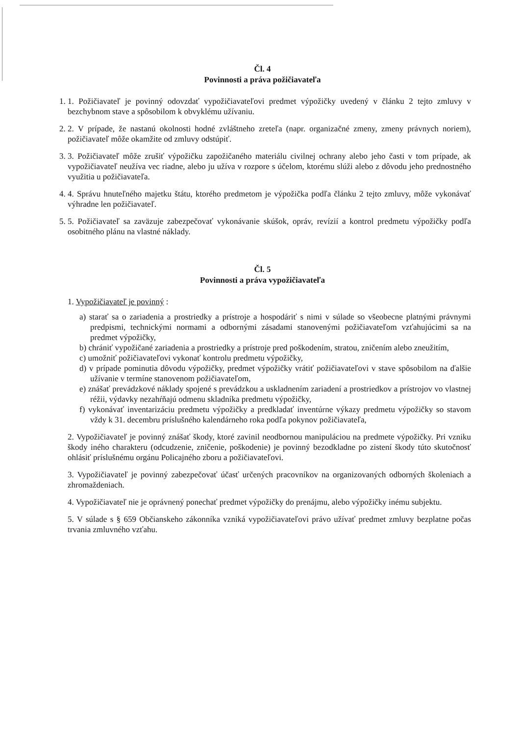Čl. 4
Povinnosti a práva požičiavateľa
1. 1. Požičiavateľ je povinný odovzdať vypožičiavateľovi predmet výpožičky uvedený v článku 2 tejto zmluvy v bezchybnom stave a spôsobilom k obvyklému užívaniu.
2. 2. V prípade, že nastanú okolnosti hodné zvláštneho zreteľa (napr. organizačné zmeny, zmeny právnych noriem), požičiavateľ môže okamžite od zmluvy odstúpiť.
3. 3. Požičiavateľ môže zrušiť výpožičku zapožičaného materiálu civilnej ochrany alebo jeho časti v tom prípade, ak vypožičiavateľ neužíva vec riadne, alebo ju užíva v rozpore s účelom, ktorému slúži alebo z dôvodu jeho prednostného využitia u požičiavateľa.
4. 4. Správu hnuteľného majetku štátu, ktorého predmetom je výpožička podľa článku 2 tejto zmluvy, môže vykonávať výhradne len požičiavateľ.
5. 5. Požičiavateľ sa zaväzuje zabezpečovať vykonávanie skúšok, opráv, revízií a kontrol predmetu výpožičky podľa osobitného plánu na vlastné náklady.
Čl. 5
Povinnosti a práva vypožičiavateľa
1. Vypožičiavateľ je povinný :
a) starať sa o zariadenia a prostriedky a prístroje a hospodáriť s nimi v súlade so všeobecne platnými právnymi predpismi, technickými normami a odbornými zásadami stanovenými požičiavateľom vzťahujúcimi sa na predmet výpožičky,
b) chrániť vypožičané zariadenia a prostriedky a prístroje pred poškodením, stratou, zničením alebo zneužitím,
c) umožniť požičiavateľovi vykonať kontrolu predmetu výpožičky,
d) v prípade pominutia dôvodu výpožičky, predmet výpožičky vrátiť požičiavateľovi v stave spôsobilom na ďalšie užívanie v termíne stanovenom požičiavateľom,
e) znášať prevádzkové náklady spojené s prevádzkou a uskladnením zariadení a prostriedkov a prístrojov vo vlastnej réžii, výdavky nezahŕňajú odmenu skladníka predmetu výpožičky,
f) vykonávať inventarizáciu predmetu výpožičky a predkladať inventúrne výkazy predmetu výpožičky so stavom vždy k 31. decembru príslušného kalendárneho roka podľa pokynov požičiavateľa,
2. Vypožičiavateľ je povinný znášať škody, ktoré zavinil neodbornou manipuláciou na predmete výpožičky. Pri vzniku škody iného charakteru (odcudzenie, zničenie, poškodenie) je povinný bezodkladne po zistení škody túto skutočnosť ohlásiť príslušnému orgánu Policajného zboru a požičiavateľovi.
3. Vypožičiavateľ je povinný zabezpečovať účasť určených pracovníkov na organizovaných odborných školeniach a zhromaždeniach.
4. Vypožičiavateľ nie je oprávnený ponechať predmet výpožičky do prenájmu, alebo výpožičky inému subjektu.
5. V súlade s § 659 Občianskeho zákonníka vzniká vypožičiavateľovi právo užívať predmet zmluvy bezplatne počas trvania zmluvného vzťahu.